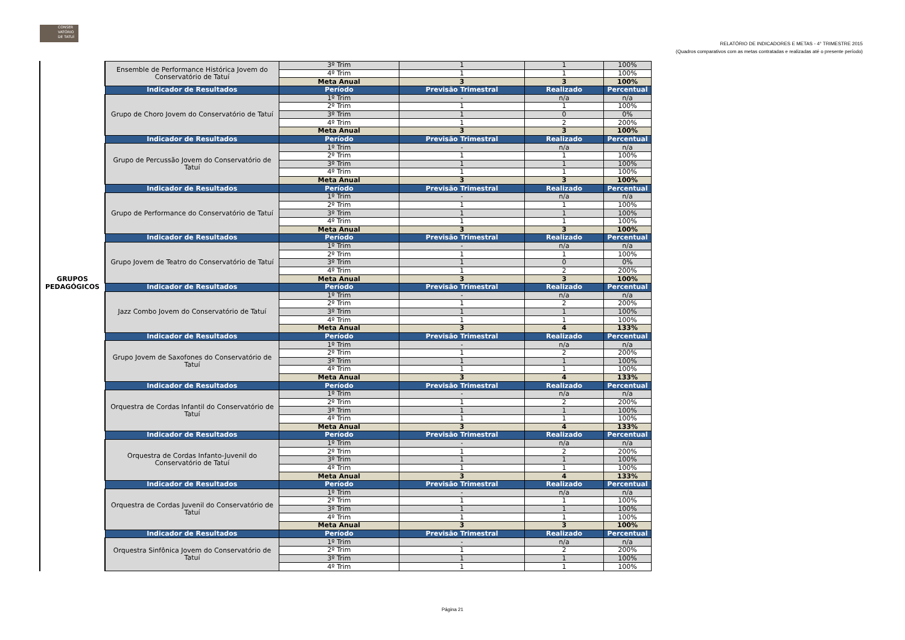CONSER VATÓRIO DE TATUÍ
RELATÓRIO DE INDICADORES E METAS - 4° TRIMESTRE 2015
(Quadros comparativos com as metas contratadas e realizadas até o presente período)
GRUPOS PEDAGÓGICOS
| Ensemble de Performance Histórica Jovem do Conservatório de Tatuí | 3º Trim | 1 | 1 | 100% |
| | 4º Trim | 1 | 1 | 100% |
| | Meta Anual | 3 | 3 | 100% |
| Indicador de Resultados | Período | Previsão Trimestral | Realizado | Percentual |
| Grupo de Choro Jovem do Conservatório de Tatuí | 1º Trim | - | n/a | n/a |
| | 2º Trim | 1 | 1 | 100% |
| | 3º Trim | 1 | 0 | 0% |
| | 4º Trim | 1 | 2 | 200% |
| | Meta Anual | 3 | 3 | 100% |
| Indicador de Resultados | Período | Previsão Trimestral | Realizado | Percentual |
| Grupo de Percussão Jovem do Conservatório de Tatuí | 1º Trim | - | n/a | n/a |
| | 2º Trim | 1 | 1 | 100% |
| | 3º Trim | 1 | 1 | 100% |
| | 4º Trim | 1 | 1 | 100% |
| | Meta Anual | 3 | 3 | 100% |
| Indicador de Resultados | Período | Previsão Trimestral | Realizado | Percentual |
| Grupo de Performance do Conservatório de Tatuí | 1º Trim | - | n/a | n/a |
| | 2º Trim | 1 | 1 | 100% |
| | 3º Trim | 1 | 1 | 100% |
| | 4º Trim | 1 | 1 | 100% |
| | Meta Anual | 3 | 3 | 100% |
| Indicador de Resultados | Período | Previsão Trimestral | Realizado | Percentual |
| Grupo Jovem de Teatro do Conservatório de Tatuí | 1º Trim | - | n/a | n/a |
| | 2º Trim | 1 | 1 | 100% |
| | 3º Trim | 1 | 0 | 0% |
| | 4º Trim | 1 | 2 | 200% |
| | Meta Anual | 3 | 3 | 100% |
| Indicador de Resultados | Período | Previsão Trimestral | Realizado | Percentual |
| Jazz Combo Jovem do Conservatório de Tatuí | 1º Trim | - | n/a | n/a |
| | 2º Trim | 1 | 2 | 200% |
| | 3º Trim | 1 | 1 | 100% |
| | 4º Trim | 1 | 1 | 100% |
| | Meta Anual | 3 | 4 | 133% |
| Indicador de Resultados | Período | Previsão Trimestral | Realizado | Percentual |
| Grupo Jovem de Saxofones do Conservatório de Tatuí | 1º Trim | - | n/a | n/a |
| | 2º Trim | 1 | 2 | 200% |
| | 3º Trim | 1 | 1 | 100% |
| | 4º Trim | 1 | 1 | 100% |
| | Meta Anual | 3 | 4 | 133% |
| Indicador de Resultados | Período | Previsão Trimestral | Realizado | Percentual |
| Orquestra de Cordas Infantil do Conservatório de Tatuí | 1º Trim | - | n/a | n/a |
| | 2º Trim | 1 | 2 | 200% |
| | 3º Trim | 1 | 1 | 100% |
| | 4º Trim | 1 | 1 | 100% |
| | Meta Anual | 3 | 4 | 133% |
| Indicador de Resultados | Período | Previsão Trimestral | Realizado | Percentual |
| Orquestra de Cordas Infanto-Juvenil do Conservatório de Tatuí | 1º Trim | - | n/a | n/a |
| | 2º Trim | 1 | 2 | 200% |
| | 3º Trim | 1 | 1 | 100% |
| | 4º Trim | 1 | 1 | 100% |
| | Meta Anual | 3 | 4 | 133% |
| Indicador de Resultados | Período | Previsão Trimestral | Realizado | Percentual |
| Orquestra de Cordas Juvenil do Conservatório de Tatuí | 1º Trim | - | n/a | n/a |
| | 2º Trim | 1 | 1 | 100% |
| | 3º Trim | 1 | 1 | 100% |
| | 4º Trim | 1 | 1 | 100% |
| | Meta Anual | 3 | 3 | 100% |
| Indicador de Resultados | Período | Previsão Trimestral | Realizado | Percentual |
| Orquestra Sinfônica Jovem do Conservatório de Tatuí | 1º Trim | - | n/a | n/a |
| | 2º Trim | 1 | 2 | 200% |
| | 3º Trim | 1 | 1 | 100% |
| | 4º Trim | 1 | 1 | 100% |
Página 21